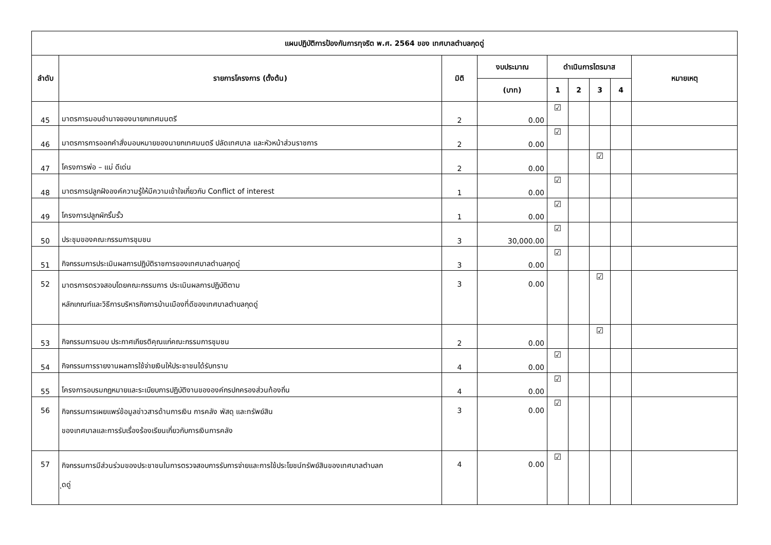| แผนปฏิบัติการป้องกันการทุจริต พ.ศ. 2564 ของ เทศบาลตำบลกุดดู่ | | | | | | | | |
| --- | --- | --- | --- | --- | --- | --- | --- | --- |
| ลำดับ | รายการโครงการ (ตั้งต้น) | มิติ | งบประมาณ | ดำเนินการไตรมาส | | | | หมายเหตุ |
| | | | (บาท) | 1 | 2 | 3 | 4 | |
| 45 | มาตรการมอบอำนาจของนายกเทศมนตรี | 2 | 0.00 | ☑ | | | | |
| 46 | มาตรการการออกคำสั่งมอบหมายของนายกเทศมนตรี ปลัดเทศบาล และหัวหน้าส่วนราชการ | 2 | 0.00 | ☑ | | | | |
| 47 | โครงการพ่อ – แม่ ดีเด่น | 2 | 0.00 | | | ☑ | | |
| 48 | มาตรการปลูกฝังองค์ความรู้ให้มีความเข้าใจเกี่ยวกับ Conflict of interest | 1 | 0.00 | ☑ | | | | |
| 49 | โครงการปลูกผักริ้มรั้ว | 1 | 0.00 | ☑ | | | | |
| 50 | ประชุมของคณะกรรมการชุมชน | 3 | 30,000.00 | ☑ | | | | |
| 51 | กิจกรรมการประเมินผลการปฏิบัติราชการของเทศบาลตำบลกุดดู่ | 3 | 0.00 | ☑ | | | | |
| 52 | มาตรการตรวจสอบโดยคณะกรรมการ ประเมินผลการปฏิบัติตาม หลักเกณฑ์และวิธีการบริหารกิจการบ้านเมืองที่ดีของเทศบาลตำบลกุดดู่ | 3 | 0.00 | | | ☑ | | |
| 53 | กิจกรรมการมอบ ประกาศเกียรติคุณแก่คณะกรรมการชุมชน | 2 | 0.00 | | | ☑ | | |
| 54 | กิจกรรมการรายงานผลการใช้จ่ายเงินให้ประชาชนได้รับทราบ | 4 | 0.00 | ☑ | | | | |
| 55 | โครงการอบรมกฎหมายและระเบียบการปฏิบัติงานขององค์กรปกครองส่วนท้องถิ่น | 4 | 0.00 | ☑ | | | | |
| 56 | กิจกรรมการเผยแพร่ข้อมูลข่าวสารด้านการเงิน การคลัง พัสดุ และทรัพย์สิน ของเทศบาลและการรับเรื่องร้องเรียนเกี่ยวกับการเงินการคลัง | 3 | 0.00 | ☑ | | | | |
| 57 | กิจกรรมการมีส่วนร่วมของประชาชนในการตรวจสอบการรับการจ่ายและการใช้ประโยชน์ทรัพย์สินของเทศบาลตำบลก ุดดู่ | 4 | 0.00 | ☑ | | | | |